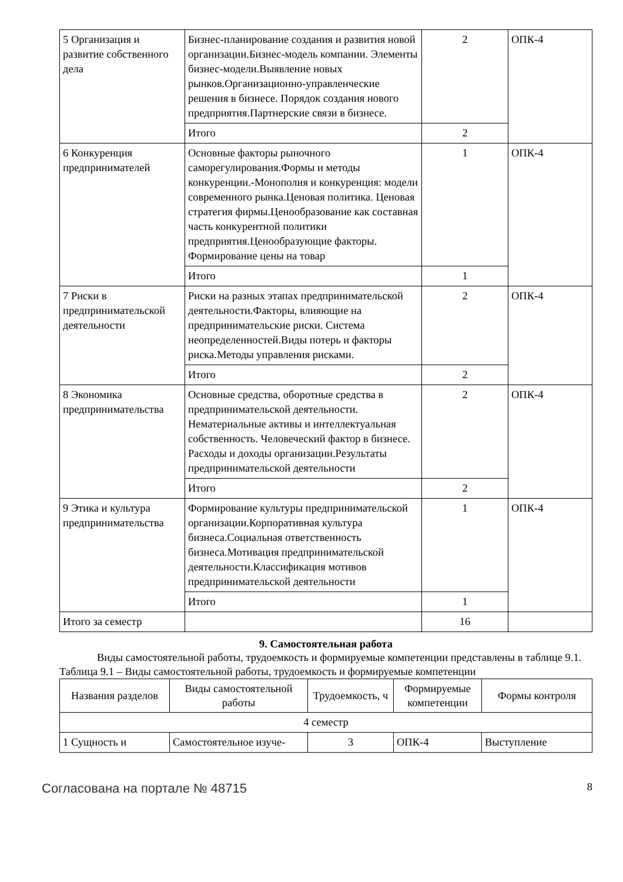| 5 Организация и развитие собственного дела | Бизнес-планирование создания и развития новой организации.Бизнес-модель компании. Элементы бизнес-модели.Выявление новых рынков.Организационно-управленческие решения в бизнесе. Порядок создания нового предприятия.Партнерские связи в бизнесе. | 2 | ОПК-4 |
| | Итого | 2 | |
| 6 Конкуренция предпринимателей | Основные факторы рыночного саморегулирования.Формы и методы конкуренции.-Монополия и конкуренция: модели современного рынка.Ценовая политика. Ценовая стратегия фирмы.Ценообразование как составная часть конкурентной политики предприятия.Ценообразующие факторы. Формирование цены на товар | 1 | ОПК-4 |
| | Итого | 1 | |
| 7 Риски в предпринимательской деятельности | Риски на разных этапах предпринимательской деятельности.Факторы, влияющие на предпринимательские риски. Система неопределенностей.Виды потерь и факторы риска.Методы управления рисками. | 2 | ОПК-4 |
| | Итого | 2 | |
| 8 Экономика предпринимательства | Основные средства, оборотные средства в предпринимательской деятельности. Нематериальные активы и интеллектуальная собственность. Человеческий фактор в бизнесе. Расходы и доходы организации.Результаты предпринимательской деятельности | 2 | ОПК-4 |
| | Итого | 2 | |
| 9 Этика и культура предпринимательства | Формирование культуры предпринимательской организации.Корпоративная культура бизнеса.Социальная ответственность бизнеса.Мотивация предпринимательской деятельности.Классификация мотивов предпринимательской деятельности | 1 | ОПК-4 |
| | Итого | 1 | |
| Итого за семестр | | 16 | |
9. Самостоятельная работа
Виды самостоятельной работы, трудоемкость и формируемые компетенции представлены в таблице 9.1.
Таблица 9.1 – Виды самостоятельной работы, трудоемкость и формируемые компетенции
| Названия разделов | Виды самостоятельной работы | Трудоемкость, ч | Формируемые компетенции | Формы контроля |
| --- | --- | --- | --- | --- |
| 4 семестр | | | | |
| 1 Сущность и | Самостоятельное изуче- | 3 | ОПК-4 | Выступление |
Согласована на портале № 48715 8